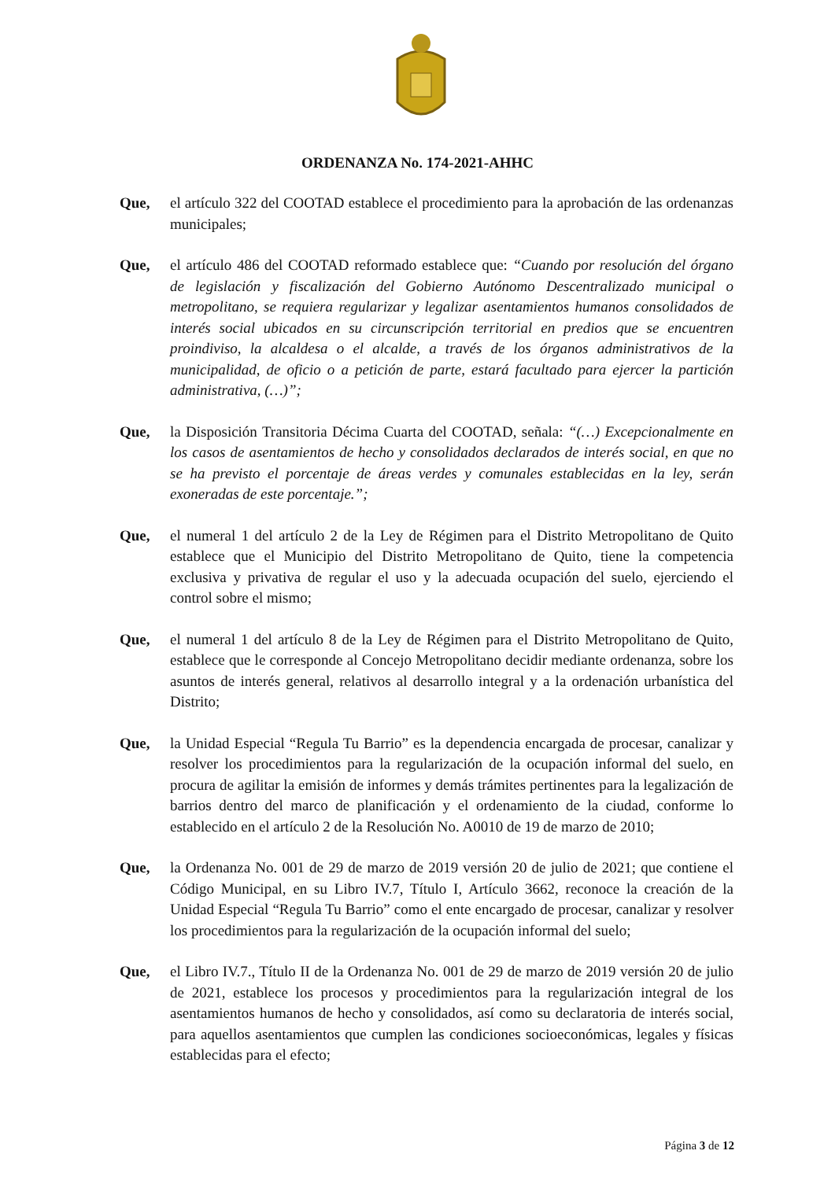ORDENANZA No. 174-2021-AHHC
Que, el artículo 322 del COOTAD establece el procedimiento para la aprobación de las ordenanzas municipales;
Que, el artículo 486 del COOTAD reformado establece que: “Cuando por resolución del órgano de legislación y fiscalización del Gobierno Autónomo Descentralizado municipal o metropolitano, se requiera regularizar y legalizar asentamientos humanos consolidados de interés social ubicados en su circunscripción territorial en predios que se encuentren proindiviso, la alcaldesa o el alcalde, a través de los órganos administrativos de la municipalidad, de oficio o a petición de parte, estará facultado para ejercer la partición administrativa, (…)”;
Que, la Disposición Transitoria Décima Cuarta del COOTAD, señala: “(…) Excepcionalmente en los casos de asentamientos de hecho y consolidados declarados de interés social, en que no se ha previsto el porcentaje de áreas verdes y comunales establecidas en la ley, serán exoneradas de este porcentaje.”;
Que, el numeral 1 del artículo 2 de la Ley de Régimen para el Distrito Metropolitano de Quito establece que el Municipio del Distrito Metropolitano de Quito, tiene la competencia exclusiva y privativa de regular el uso y la adecuada ocupación del suelo, ejerciendo el control sobre el mismo;
Que, el numeral 1 del artículo 8 de la Ley de Régimen para el Distrito Metropolitano de Quito, establece que le corresponde al Concejo Metropolitano decidir mediante ordenanza, sobre los asuntos de interés general, relativos al desarrollo integral y a la ordenación urbanística del Distrito;
Que, la Unidad Especial “Regula Tu Barrio” es la dependencia encargada de procesar, canalizar y resolver los procedimientos para la regularización de la ocupación informal del suelo, en procura de agilitar la emisión de informes y demás trámites pertinentes para la legalización de barrios dentro del marco de planificación y el ordenamiento de la ciudad, conforme lo establecido en el artículo 2 de la Resolución No. A0010 de 19 de marzo de 2010;
Que, la Ordenanza No. 001 de 29 de marzo de 2019 versión 20 de julio de 2021; que contiene el Código Municipal, en su Libro IV.7, Título I, Artículo 3662, reconoce la creación de la Unidad Especial “Regula Tu Barrio” como el ente encargado de procesar, canalizar y resolver los procedimientos para la regularización de la ocupación informal del suelo;
Que, el Libro IV.7., Título II de la Ordenanza No. 001 de 29 de marzo de 2019 versión 20 de julio de 2021, establece los procesos y procedimientos para la regularización integral de los asentamientos humanos de hecho y consolidados, así como su declaratoria de interés social, para aquellos asentamientos que cumplen las condiciones socioeconómicas, legales y físicas establecidas para el efecto;
Página 3 de 12